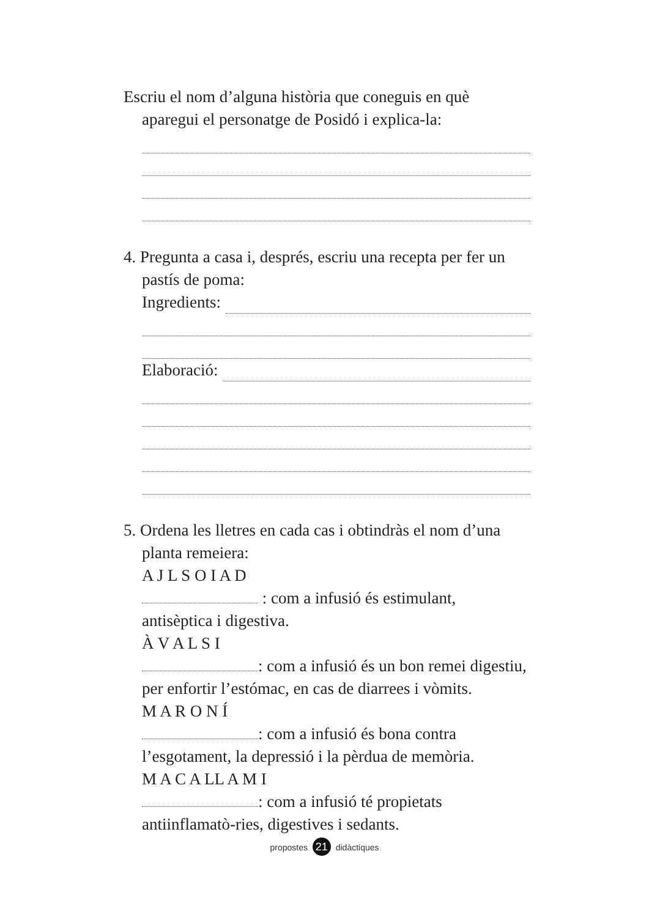Escriu el nom d’alguna història que coneguis en què aparegui el personatge de Posidó i explica-la:
4. Pregunta a casa i, després, escriu una recepta per fer un pastís de poma:
Ingredients:
Elaboració:
5. Ordena les lletres en cada cas i obtindràs el nom d’una planta remeiera:
A J L S O I A D
: com a infusió és estimulant, antisèptica i digestiva.
À V A L S I
: com a infusió és un bon remei digestiu, per enfortir l’estómac, en cas de diarrees i vòmits.
M A R O N Í
: com a infusió és bona contra l’esgotament, la depressió i la pèrdua de memòria.
M A C A LL A M I
: com a infusió té propietats antiinflamatò-ries, digestives i sedants.
propostes 21 didàctiques